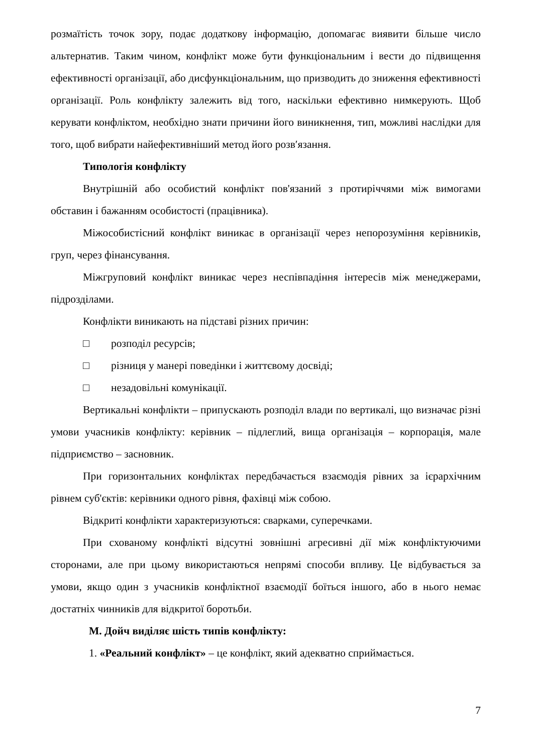розмаїтість точок зору, подає додаткову інформацію, допомагає виявити більше число альтернатив. Таким чином, конфлікт може бути функціональним і вести до підвищення ефективності організації, або дисфункціональним, що призводить до зниження ефективності організації. Роль конфлікту залежить від того, наскільки ефективно нимкерують. Щоб керувати конфліктом, необхідно знати причини його виникнення, тип, можливі наслідки для того, щоб вибрати найефективніший метод його розв′язання.
Типологія конфлікту
Внутрішній або особистий конфлікт пов'язаний з протиріччями між вимогами обставин і бажанням особистості (працівника).
Міжособистісний конфлікт виникає в організації через непорозуміння керівників, груп, через фінансування.
Міжгруповий конфлікт виникає через неспівпадіння інтересів між менеджерами, підрозділами.
Конфлікти виникають на підставі різних причин:
□ розподіл ресурсів;
□ різниця у манері поведінки і життєвому досвіді;
□ незадовільні комунікації.
Вертикальні конфлікти – припускають розподіл влади по вертикалі, що визначає різні умови учасників конфлікту: керівник – підлеглий, вища організація – корпорація, мале підприємство – засновник.
При горизонтальних конфліктах передбачається взаємодія рівних за ієрархічним рівнем суб'єктів: керівники одного рівня, фахівці між собою.
Відкриті конфлікти характеризуються: сварками, суперечками.
При схованому конфлікті відсутні зовнішні агресивні дії між конфліктуючими сторонами, але при цьому використаються непрямі способи впливу. Це відбувається за умови, якщо один з учасників конфліктної взаємодії боїться іншого, або в нього немає достатніх чинників для відкритої боротьби.
М. Дойч виділяє шість типів конфлікту:
1. «Реальний конфлікт» – це конфлікт, який адекватно сприймається.
7